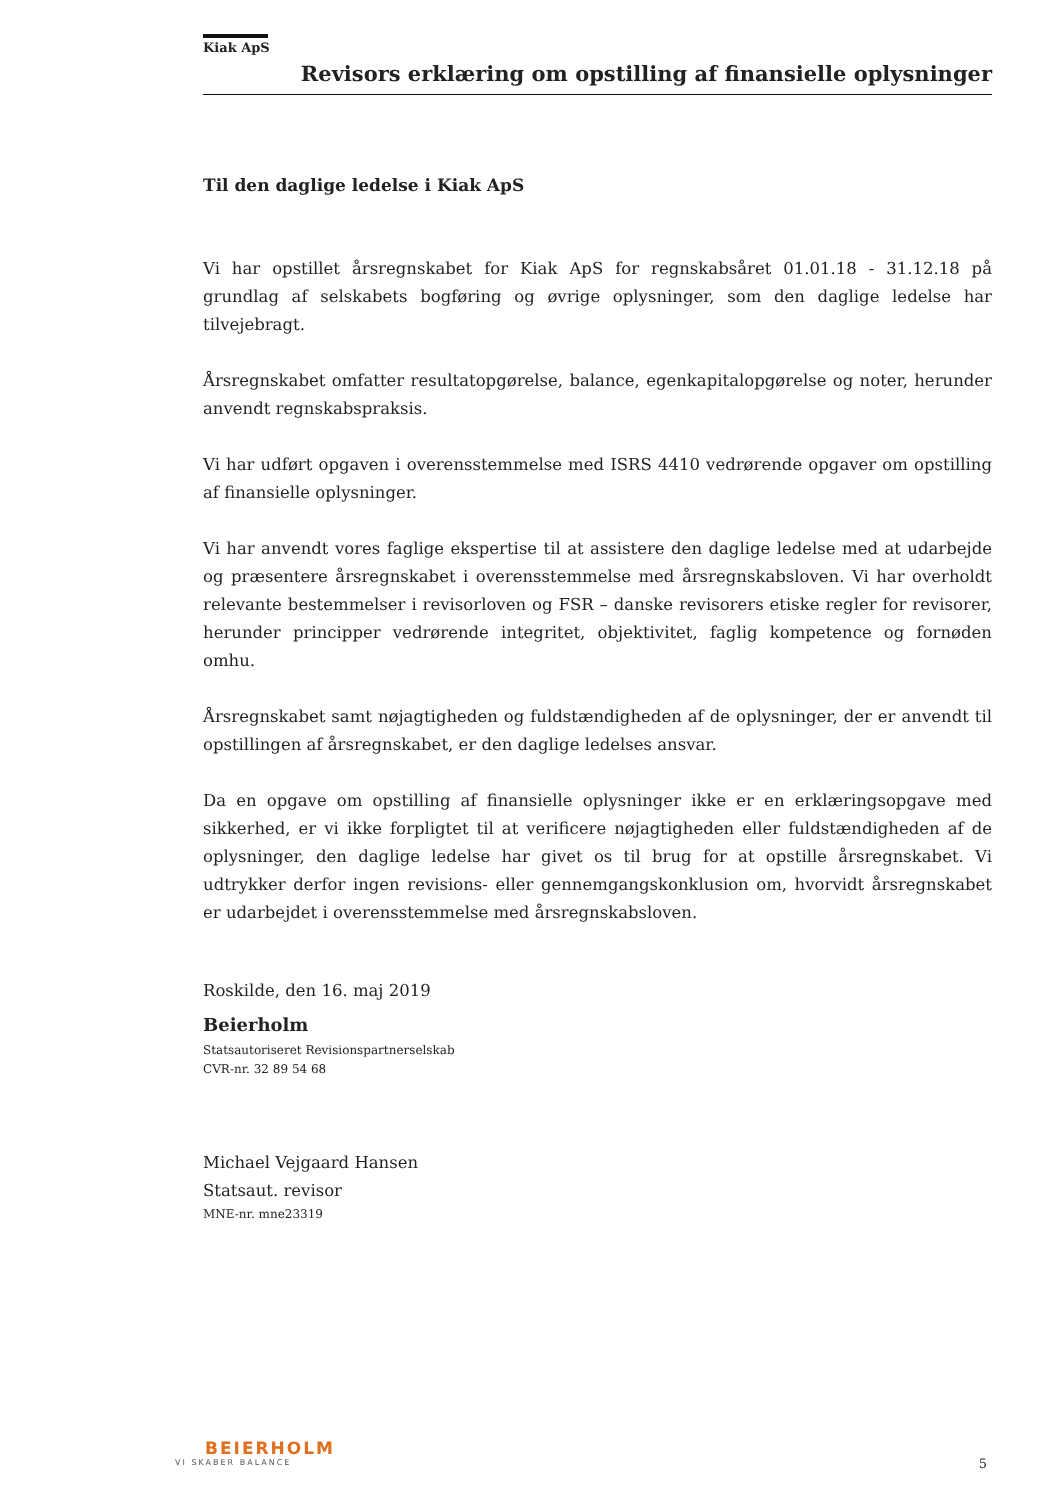Kiak ApS
Revisors erklæring om opstilling af finansielle oplysninger
Til den daglige ledelse i Kiak ApS
Vi har opstillet årsregnskabet for Kiak ApS for regnskabsåret 01.01.18 - 31.12.18 på grundlag af selskabets bogføring og øvrige oplysninger, som den daglige ledelse har tilvejebragt.
Årsregnskabet omfatter resultatopgørelse, balance, egenkapitalopgørelse og noter, herunder anvendt regnskabspraksis.
Vi har udført opgaven i overensstemmelse med ISRS 4410 vedrørende opgaver om opstilling af finansielle oplysninger.
Vi har anvendt vores faglige ekspertise til at assistere den daglige ledelse med at udarbejde og præsentere årsregnskabet i overensstemmelse med årsregnskabsloven. Vi har overholdt relevante bestemmelser i revisorloven og FSR – danske revisorers etiske regler for revisorer, herunder principper vedrørende integritet, objektivitet, faglig kompetence og fornøden omhu.
Årsregnskabet samt nøjagtigheden og fuldstændigheden af de oplysninger, der er anvendt til opstillingen af årsregnskabet, er den daglige ledelses ansvar.
Da en opgave om opstilling af finansielle oplysninger ikke er en erklæringsopgave med sikkerhed, er vi ikke forpligtet til at verificere nøjagtigheden eller fuldstændigheden af de oplysninger, den daglige ledelse har givet os til brug for at opstille årsregnskabet. Vi udtrykker derfor ingen revisions- eller gennemgangskonklusion om, hvorvidt årsregnskabet er udarbejdet i overensstemmelse med årsregnskabsloven.
Roskilde, den 16. maj 2019
Beierholm
Statsautoriseret Revisionspartnerselskab
CVR-nr. 32 89 54 68
Michael Vejgaard Hansen
Statsaut. revisor
MNE-nr. mne23319
BEIERHOLM
VI SKABER BALANCE
5